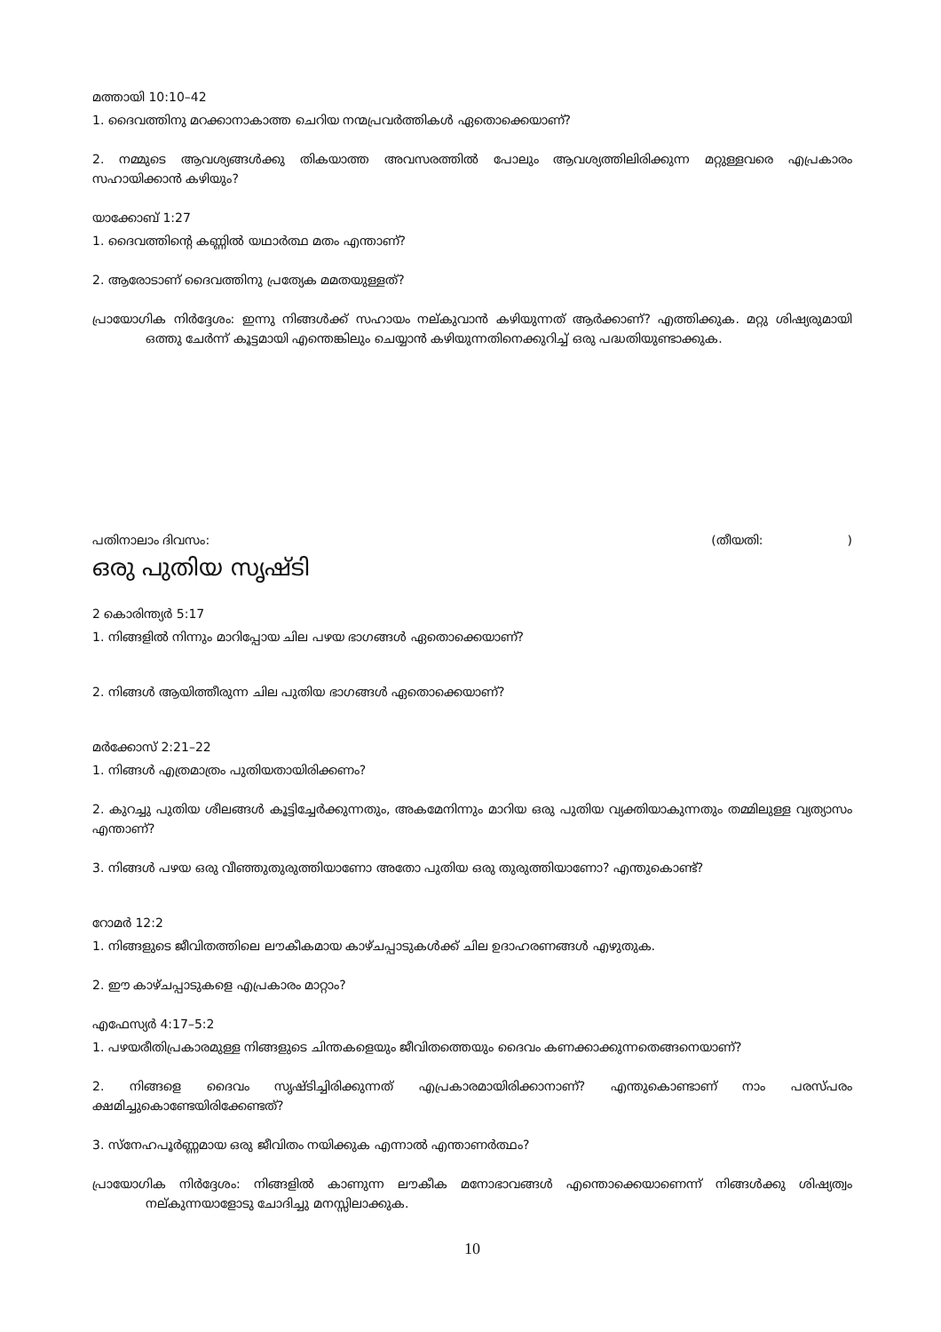മത്തായി 10:10–42
1. ദൈവത്തിനു മറക്കാനാകാത്ത ചെറിയ നന്മപ്രവർത്തികൾ ഏതൊക്കെയാണ്?
2. നമ്മുടെ ആവശ്യങ്ങൾക്കു തികയാത്ത അവസരത്തിൽ പോലും ആവശ്യത്തിലിരിക്കുന്ന മറ്റുള്ളവരെ എപ്രകാരം സഹായിക്കാൻ കഴിയും?
യാക്കോബ് 1:27
1. ദൈവത്തിന്റെ കണ്ണിൽ യഥാർത്ഥ മതം എന്താണ്?
2. ആരോടാണ് ദൈവത്തിനു പ്രത്യേക മമതയുള്ളത്?
പ്രായോഗിക നിർദ്ദേശം: ഇന്നു നിങ്ങൾക്ക് സഹായം നല്കുവാൻ കഴിയുന്നത് ആർക്കാണ്? എത്തിക്കുക. മറ്റു ശിഷ്യരുമായി ഒത്തു ചേർന്ന് കൂട്ടമായി എന്തെങ്കിലും ചെയ്യാൻ കഴിയുന്നതിനെക്കുറിച്ച് ഒരു പദ്ധതിയുണ്ടാക്കുക.
പതിനാലാം ദിവസം: (തീയതി:)
ഒരു പുതിയ സൃഷ്ടി
2 കൊരിന്ത്യർ 5:17
1. നിങ്ങളിൽ നിന്നും മാറിപ്പോയ ചില പഴയ ഭാഗങ്ങൾ ഏതൊക്കെയാണ്?
2. നിങ്ങൾ ആയിത്തീരുന്ന ചില പുതിയ ഭാഗങ്ങൾ ഏതൊക്കെയാണ്?
മർക്കോസ് 2:21–22
1. നിങ്ങൾ എത്രമാത്രം പുതിയതായിരിക്കണം?
2. കുറച്ചു പുതിയ ശീലങ്ങൾ കൂട്ടിച്ചേർക്കുന്നതും, അകമേനിന്നും മാറിയ ഒരു പുതിയ വ്യക്തിയാകുന്നതും തമ്മിലുള്ള വ്യത്യാസം എന്താണ്?
3. നിങ്ങൾ പഴയ ഒരു വീഞ്ഞുതുരുത്തിയാണോ അതോ പുതിയ ഒരു തുരുത്തിയാണോ? എന്തുകൊണ്ട്?
റോമർ 12:2
1. നിങ്ങളുടെ ജീവിതത്തിലെ ലൗകീകമായ കാഴ്ചപ്പാടുകൾക്ക് ചില ഉദാഹരണങ്ങൾ എഴുതുക.
2. ഈ കാഴ്ചപ്പാടുകളെ എപ്രകാരം മാറ്റാം?
എഫേസ്യർ 4:17–5:2
1. പഴയരീതിപ്രകാരമുള്ള നിങ്ങളുടെ ചിന്തകളെയും ജീവിതത്തെയും ദൈവം കണക്കാക്കുന്നതെങ്ങനെയാണ്?
2. നിങ്ങളെ ദൈവം സൃഷ്ടിച്ചിരിക്കുന്നത് എപ്രകാരമായിരിക്കാനാണ്? എന്തുകൊണ്ടാണ് നാം പരസ്പരം ക്ഷമിച്ചുകൊണ്ടേയിരിക്കേണ്ടത്?
3. സ്നേഹപൂർണ്ണമായ ഒരു ജീവിതം നയിക്കുക എന്നാൽ എന്താണർത്ഥം?
പ്രായോഗിക നിർദ്ദേശം: നിങ്ങളിൽ കാണുന്ന ലൗകീക മനോഭാവങ്ങൾ എന്തൊക്കെയാണെന്ന് നിങ്ങൾക്കു ശിഷ്യത്വം നല്കുന്നയാളോടു ചോദിച്ചു മനസ്സിലാക്കുക.
10